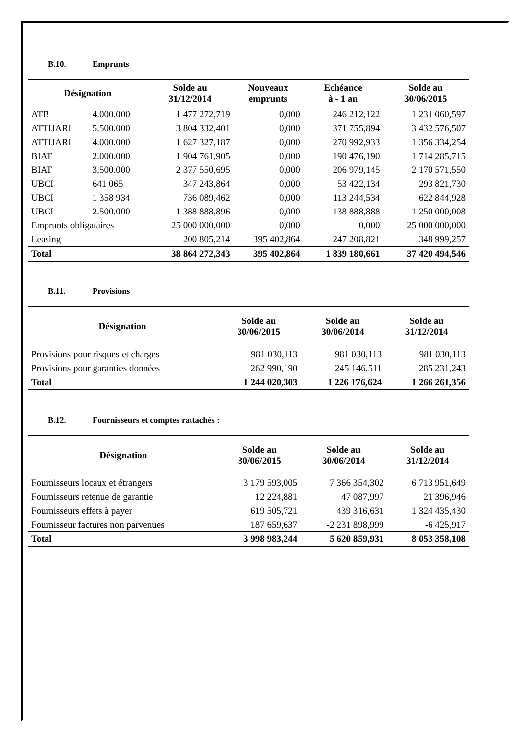B.10. Emprunts
| Désignation | | Solde au 31/12/2014 | Nouveaux emprunts | Echéance à - 1 an | Solde au 30/06/2015 |
| --- | --- | --- | --- | --- | --- |
| ATB | 4.000.000 | 1 477 272,719 | 0,000 | 246 212,122 | 1 231 060,597 |
| ATTIJARI | 5.500.000 | 3 804 332,401 | 0,000 | 371 755,894 | 3 432 576,507 |
| ATTIJARI | 4.000.000 | 1 627 327,187 | 0,000 | 270 992,933 | 1 356 334,254 |
| BIAT | 2.000.000 | 1 904 761,905 | 0,000 | 190 476,190 | 1 714 285,715 |
| BIAT | 3.500.000 | 2 377 550,695 | 0,000 | 206 979,145 | 2 170 571,550 |
| UBCI | 641 065 | 347 243,864 | 0,000 | 53 422,134 | 293 821,730 |
| UBCI | 1 358 934 | 736 089,462 | 0,000 | 113 244,534 | 622 844,928 |
| UBCI | 2.500.000 | 1 388 888,896 | 0,000 | 138 888,888 | 1 250 000,008 |
| Emprunts obligataires | | 25 000 000,000 | 0,000 | 0,000 | 25 000 000,000 |
| Leasing | | 200 805,214 | 395 402,864 | 247 208,821 | 348 999,257 |
| Total | | 38 864 272,343 | 395 402,864 | 1 839 180,661 | 37 420 494,546 |
B.11. Provisions
| Désignation | Solde au 30/06/2015 | Solde au 30/06/2014 | Solde au 31/12/2014 |
| --- | --- | --- | --- |
| Provisions pour risques et charges | 981 030,113 | 981 030,113 | 981 030,113 |
| Provisions pour garanties données | 262 990,190 | 245 146,511 | 285 231,243 |
| Total | 1 244 020,303 | 1 226 176,624 | 1 266 261,356 |
B.12. Fournisseurs et comptes rattachés :
| Désignation | Solde au 30/06/2015 | Solde au 30/06/2014 | Solde au 31/12/2014 |
| --- | --- | --- | --- |
| Fournisseurs locaux et étrangers | 3 179 593,005 | 7 366 354,302 | 6 713 951,649 |
| Fournisseurs retenue de garantie | 12 224,881 | 47 087,997 | 21 396,946 |
| Fournisseurs effets à payer | 619 505,721 | 439 316,631 | 1 324 435,430 |
| Fournisseur factures non parvenues | 187 659,637 | -2 231 898,999 | -6 425,917 |
| Total | 3 998 983,244 | 5 620 859,931 | 8 053 358,108 |